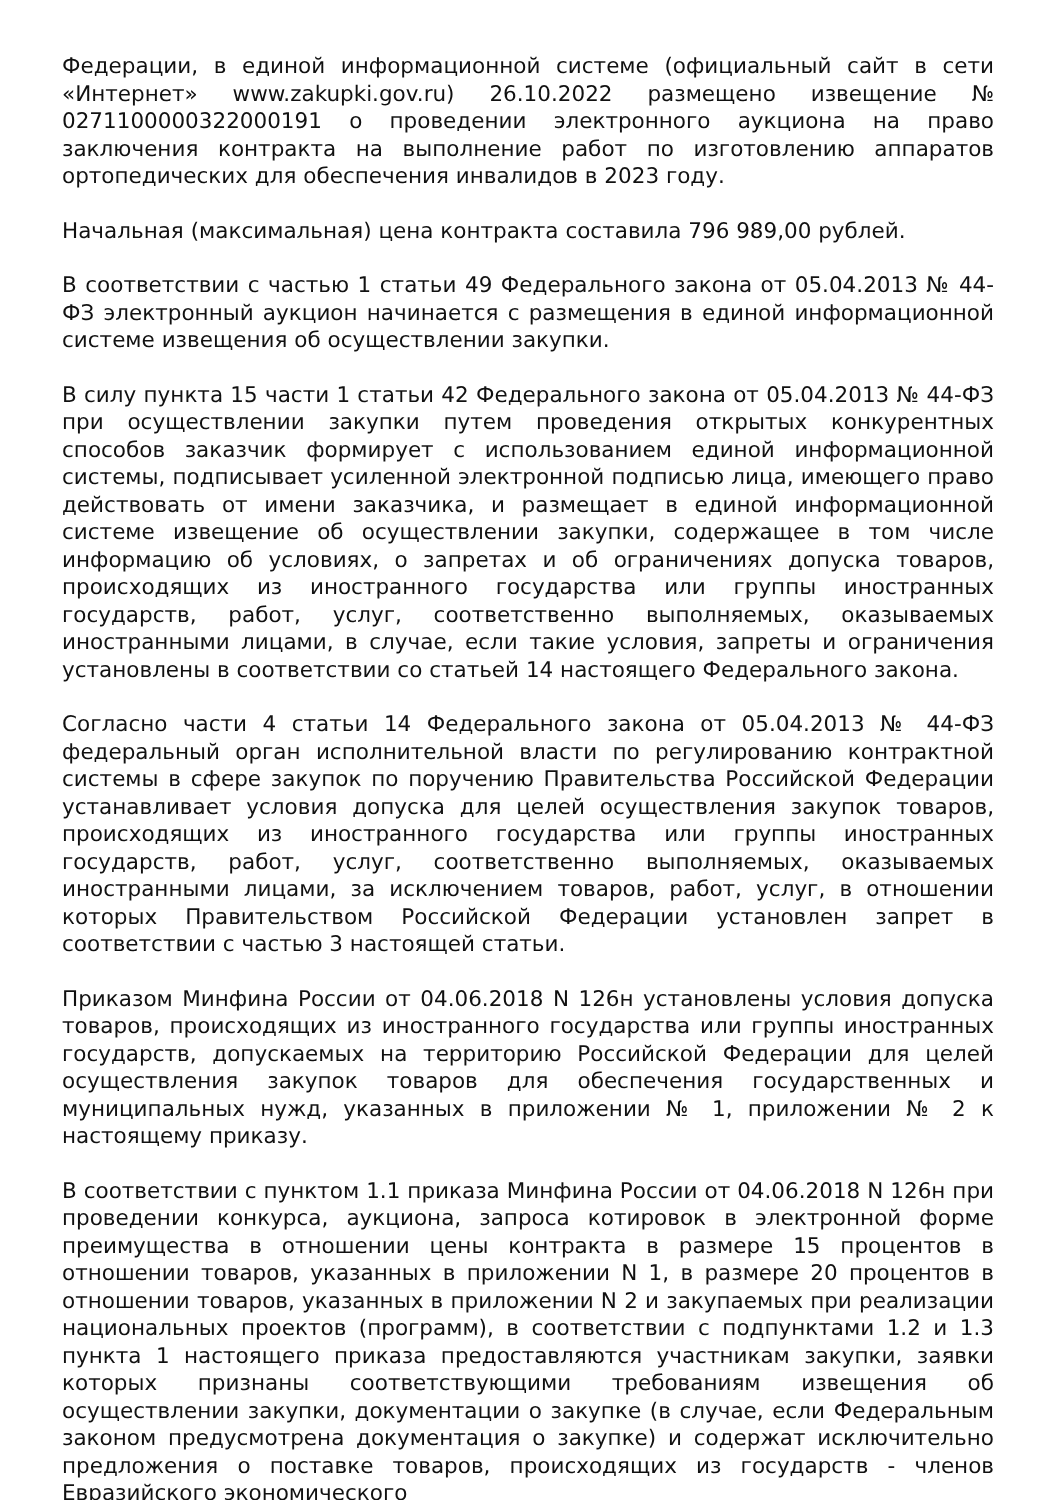Федерации, в единой информационной системе (официальный сайт в сети «Интернет» www.zakupki.gov.ru) 26.10.2022 размещено извещение № 0271100000322000191 о проведении электронного аукциона на право заключения контракта на выполнение работ по изготовлению аппаратов ортопедических для обеспечения инвалидов в 2023 году.
Начальная (максимальная) цена контракта составила 796 989,00 рублей.
В соответствии с частью 1 статьи 49 Федерального закона от 05.04.2013 № 44-ФЗ электронный аукцион начинается с размещения в единой информационной системе извещения об осуществлении закупки.
В силу пункта 15 части 1 статьи 42 Федерального закона от 05.04.2013 № 44-ФЗ при осуществлении закупки путем проведения открытых конкурентных способов заказчик формирует с использованием единой информационной системы, подписывает усиленной электронной подписью лица, имеющего право действовать от имени заказчика, и размещает в единой информационной системе извещение об осуществлении закупки, содержащее в том числе информацию об условиях, о запретах и об ограничениях допуска товаров, происходящих из иностранного государства или группы иностранных государств, работ, услуг, соответственно выполняемых, оказываемых иностранными лицами, в случае, если такие условия, запреты и ограничения установлены в соответствии со статьей 14 настоящего Федерального закона.
Согласно части 4 статьи 14 Федерального закона от 05.04.2013 № 44-ФЗ федеральный орган исполнительной власти по регулированию контрактной системы в сфере закупок по поручению Правительства Российской Федерации устанавливает условия допуска для целей осуществления закупок товаров, происходящих из иностранного государства или группы иностранных государств, работ, услуг, соответственно выполняемых, оказываемых иностранными лицами, за исключением товаров, работ, услуг, в отношении которых Правительством Российской Федерации установлен запрет в соответствии с частью 3 настоящей статьи.
Приказом Минфина России от 04.06.2018 N 126н установлены условия допуска товаров, происходящих из иностранного государства или группы иностранных государств, допускаемых на территорию Российской Федерации для целей осуществления закупок товаров для обеспечения государственных и муниципальных нужд, указанных в приложении № 1, приложении № 2 к настоящему приказу.
В соответствии с пунктом 1.1 приказа Минфина России от 04.06.2018 N 126н при проведении конкурса, аукциона, запроса котировок в электронной форме преимущества в отношении цены контракта в размере 15 процентов в отношении товаров, указанных в приложении N 1, в размере 20 процентов в отношении товаров, указанных в приложении N 2 и закупаемых при реализации национальных проектов (программ), в соответствии с подпунктами 1.2 и 1.3 пункта 1 настоящего приказа предоставляются участникам закупки, заявки которых признаны соответствующими требованиям извещения об осуществлении закупки, документации о закупке (в случае, если Федеральным законом предусмотрена документация о закупке) и содержат исключительно предложения о поставке товаров, происходящих из государств - членов Евразийского экономического